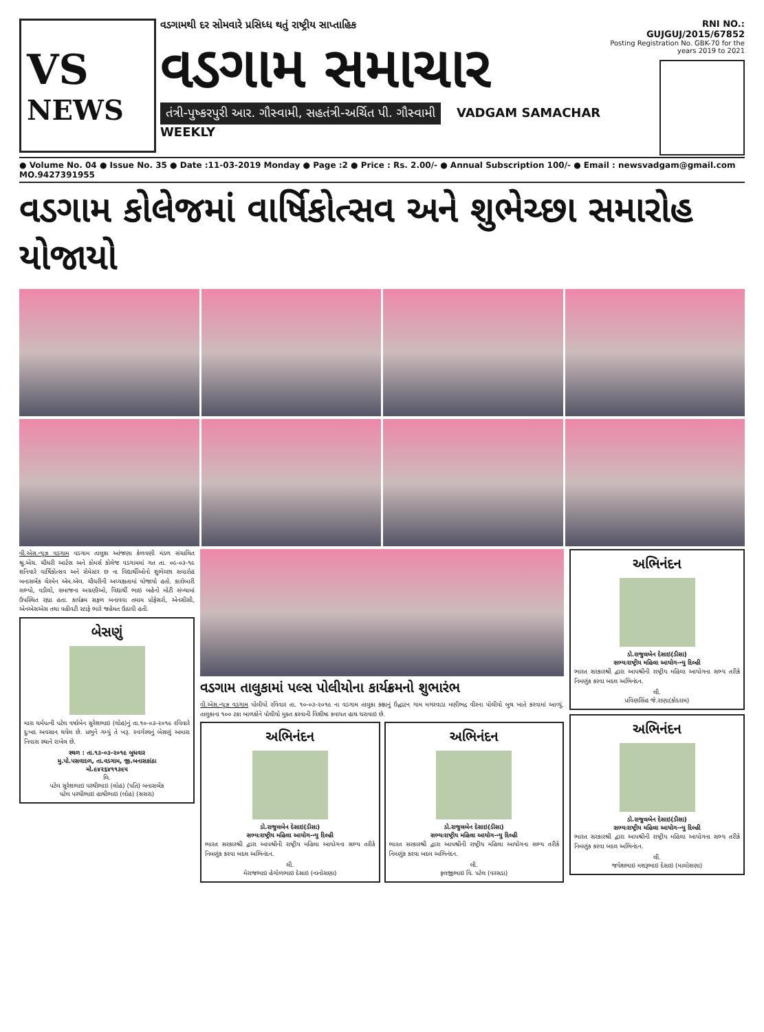VS
NEWS
વડગામથી દર સોમવારે પ્રસિધ્ધ થતું રાષ્ટ્રીય સાપ્તાહિક
વડગામ સમાચાર
તંત્રી-પુષ્કરપુરી આર. ગૌસ્વામી, સહતંત્રી-અર્ચિત પી. ગૌસ્વામી VADGAM SAMACHAR WEEKLY
RNI NO.: GUJGUJ/2015/67852
Posting Registration No. GBK-70 for the years 2019 to 2021
● Volume No. 04 ● Issue No. 35 ● Date :11-03-2019 Monday ● Page :2 ● Price : Rs. 2.00/- ● Annual Subscription 100/- ● Email : newsvadgam@gmail.com MO.9427391955
વડગામ કોલેજમાં વાર્ષિકોત્સવ અને શુભેચ્છા સમારોહ યોજાયો
વી.એસ.ન્યુઝ વડગામ વડગામ તાલુકા આંજણા કેળવણી મંડળ સંચાલિત શ્રુ.એચ. ચૌધરી આર્ટસ અને કોમર્સ કોલેજ વડગામમાં ગત તા. ૦૯-૦૩-૧૯ શનિવારે વાર્ષિકોત્સવ અને સેમેસ્ટર છ ના વિદ્યાર્થીઓનો શુભેચ્છા સમારોહ બનાસબેંક ચેરમેન એમ.એલ. ચૌધરીની અધ્યક્ષતામાં યોજાયો હતો. કારોબારી સભ્યો, વડીલો, સમાજના અગ્રણીઓ, વિદ્યાર્થી ભાઇ બહેનો મોટી સંખ્યામાં ઉપસ્થિત રહ્યા હતા. કાર્યક્રમ સફળ બનાવવા તમામ પ્રોફેસરો, એનસીસી, એનએસએસ તથા વહીવટી સ્ટાફે ભારે જહેમત ઉઠાવી હતી.
બેસણું
મારા ધર્મપત્ની પટેલ વર્ષાબેન સુરેશભાઇ (લોહ)નું તા.૧૦-૦૩-૨૦૧૯ રવિવારે દુઃખદ અવસાન થયેલ છે. પ્રભુને ગમ્યું તે ખરૂ. સ્વર્ગસ્થનું બેસણું અમારા નિવાસ સ્થાને રાખેલ છે.
સ્થળ : તા.૧૩-૦૩-૨૦૧૯ બુધવાર
મુ.પો.પસવાદળ, તા.વડગામ, જી.બનાસકાંઠા
મો.૯૪૨૬૪૧૧૩૯૫
લિ.
પટેલ સુરેશભાઇ પરથીભાઇ (લોહ) (પતિ) બનાસબેંક
પટેલ પરથીભાઇ હાથીભાઇ (લોહ) (સસરા)
વડગામ તાલુકામાં પલ્સ પોલીયોના કાર્યક્રમનો શુભારંભ
વી.એસ.ન્યુઝ વડગામ પોલીયો રવિવાર તા. ૧૦-૦૩-૨૦૧૯ ના વડગામ તાલુકા કક્ષાનું ઉદ્ઘાટન ગામ મગરવાડા મણીભદ્ર વીરના પોલીયો બુથ ખાતે કરવામાં આવ્યું. તાલુકાના ૧૦૦ ટકા બાળકોને પોલીયો મુક્ત કરવાની વિશીષ્ઠ કવાયત હાથ ધરાવાઇ છે.
અભિનંદન
ડો.રાજુલબેન દેસાઇ(ડીસા)
સભ્યઃરાષ્ટ્રીય મહિલા આયોગ-ન્યુ દિલ્હી
ભારત સરકારશ્રી દ્વારા આપશ્રીની રાષ્ટ્રીય મહિલા આયોગના સભ્ય તરીકે નિમણુંક કરવા બદલ અભિનંદન.
લી.
મેરાજભાઇ હેગોળભાઇ દેસાઇ (નાનોસણા)
અભિનંદન
ડો.રાજુલબેન દેસાઇ(ડીસા)
સભ્યઃરાષ્ટ્રીય મહિલા આયોગ-ન્યુ દિલ્હી
ભારત સરકારશ્રી દ્વારા આપશ્રીની રાષ્ટ્રીય મહિલા આયોગના સભ્ય તરીકે નિમણુંક કરવા બદલ અભિનંદન.
લી.
ફલજીભાઇ વિ. પટેલ (વરસડા)
અભિનંદન
ડો.રાજુલબેન દેસાઇ(ડીસા)
સભ્યઃરાષ્ટ્રીય મહિલા આયોગ-ન્યુ દિલ્હી
ભારત સરકારશ્રી દ્વારા આપશ્રીની રાષ્ટ્રીય મહિલા આયોગના સભ્ય તરીકે નિમણુંક કરવા બદલ અભિનંદન.
લી.
પ્રવિણસિંહ જે.રાણા(કોદરામ)
અભિનંદન
ડો.રાજુલબેન દેસાઇ(ડીસા)
સભ્યઃરાષ્ટ્રીય મહિલા આયોગ-ન્યુ દિલ્હી
ભારત સરકારશ્રી દ્વારા આપશ્રીની રાષ્ટ્રીય મહિલા આયોગના સભ્ય તરીકે નિમણુંક કરવા બદલ અભિનંદન.
લી.
જયેશભાઇ મશરૂભાઇ દેસાઇ (માલોસણા)